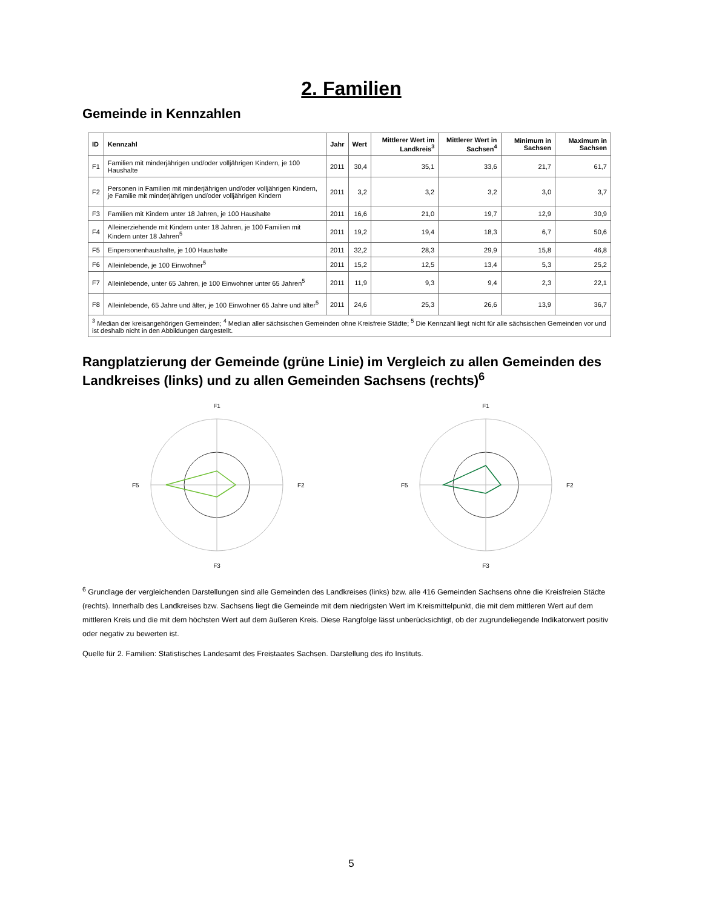2. Familien
Gemeinde in Kennzahlen
| ID | Kennzahl | Jahr | Wert | Mittlerer Wert im Landkreis<sup>3</sup> | Mittlerer Wert in Sachsen<sup>4</sup> | Minimum in Sachsen | Maximum in Sachsen |
| --- | --- | --- | --- | --- | --- | --- | --- |
| F1 | Familien mit minderjährigen und/oder volljährigen Kindern, je 100 Haushalte | 2011 | 30,4 | 35,1 | 33,6 | 21,7 | 61,7 |
| F2 | Personen in Familien mit minderjährigen und/oder volljährigen Kindern, je Familie mit minderjährigen und/oder volljährigen Kindern | 2011 | 3,2 | 3,2 | 3,2 | 3,0 | 3,7 |
| F3 | Familien mit Kindern unter 18 Jahren, je 100 Haushalte | 2011 | 16,6 | 21,0 | 19,7 | 12,9 | 30,9 |
| F4 | Alleinerziehende mit Kindern unter 18 Jahren, je 100 Familien mit Kindern unter 18 Jahren<sup>5</sup> | 2011 | 19,2 | 19,4 | 18,3 | 6,7 | 50,6 |
| F5 | Einpersonenhaushalte, je 100 Haushalte | 2011 | 32,2 | 28,3 | 29,9 | 15,8 | 46,8 |
| F6 | Alleinlebende, je 100 Einwohner<sup>5</sup> | 2011 | 15,2 | 12,5 | 13,4 | 5,3 | 25,2 |
| F7 | Alleinlebende, unter 65 Jahren, je 100 Einwohner unter 65 Jahren<sup>5</sup> | 2011 | 11,9 | 9,3 | 9,4 | 2,3 | 22,1 |
| F8 | Alleinlebende, 65 Jahre und älter, je 100 Einwohner 65 Jahre und älter<sup>5</sup> | 2011 | 24,6 | 25,3 | 26,6 | 13,9 | 36,7 |
| <sup>3</sup> Median der kreisangehörigen Gemeinden; <sup>4</sup> Median aller sächsischen Gemeinden ohne Kreisfreie Städte; <sup>5</sup> Die Kennzahl liegt nicht für alle sächsischen Gemeinden vor und ist deshalb nicht in den Abbildungen dargestellt. | | | | | | | |
Rangplatzierung der Gemeinde (grüne Linie) im Vergleich zu allen Gemeinden des Landkreises (links) und zu allen Gemeinden Sachsens (rechts)<sup>6</sup>
F1
F5
F2
F3
F1
F5
F2
F3
<sup>6</sup> Grundlage der vergleichenden Darstellungen sind alle Gemeinden des Landkreises (links) bzw. alle 416 Gemeinden Sachsens ohne die Kreisfreien Städte (rechts). Innerhalb des Landkreises bzw. Sachsens liegt die Gemeinde mit dem niedrigsten Wert im Kreismittelpunkt, die mit dem mittleren Wert auf dem mittleren Kreis und die mit dem höchsten Wert auf dem äußeren Kreis. Diese Rangfolge lässt unberücksichtigt, ob der zugrundeliegende Indikatorwert positiv oder negativ zu bewerten ist.
Quelle für 2. Familien: Statistisches Landesamt des Freistaates Sachsen. Darstellung des ifo Instituts.
5